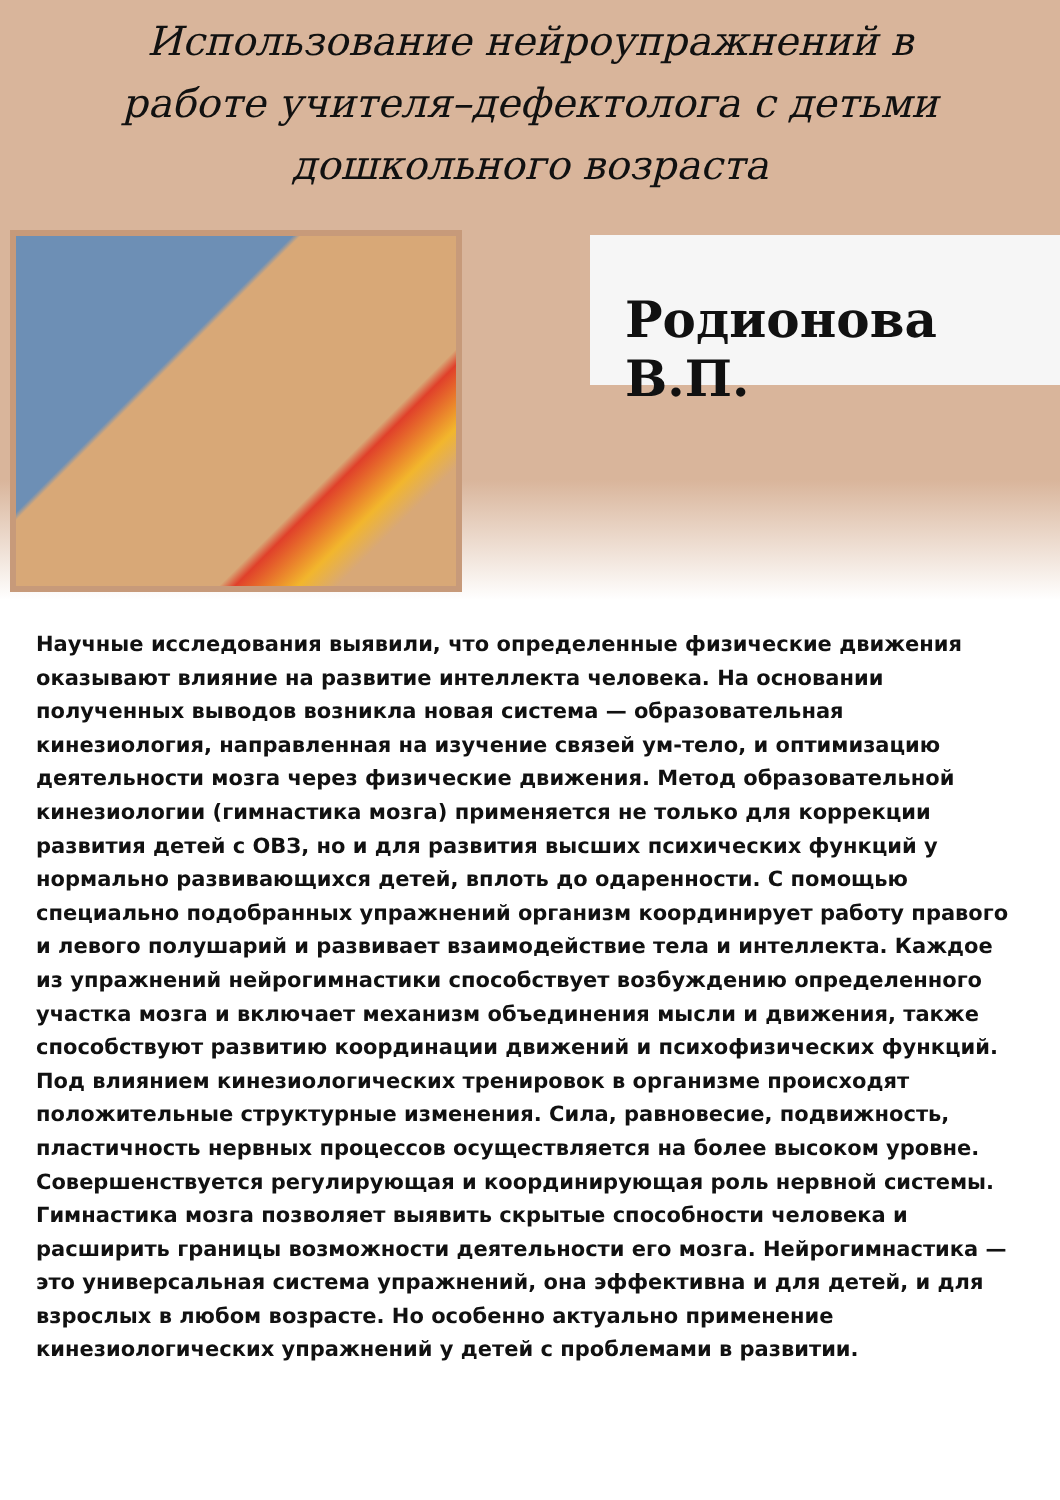Использование нейроупражнений в работе учителя–дефектолога с детьми дошкольного возраста
Родионова В.П.
Научные исследования выявили, что определенные физические движения оказывают влияние на развитие интеллекта человека. На основании полученных выводов возникла новая система — образовательная кинезиология, направленная на изучение связей ум-тело, и оптимизацию деятельности мозга через физические движения. Метод образовательной кинезиологии (гимнастика мозга) применяется не только для коррекции развития детей с ОВЗ, но и для развития высших психических функций у нормально развивающихся детей, вплоть до одаренности. С помощью специально подобранных упражнений организм координирует работу правого и левого полушарий и развивает взаимодействие тела и интеллекта. Каждое из упражнений нейрогимнастики способствует возбуждению определенного участка мозга и включает механизм объединения мысли и движения, также способствуют развитию координации движений и психофизических функций. Под влиянием кинезиологических тренировок в организме происходят положительные структурные изменения. Сила, равновесие, подвижность, пластичность нервных процессов осуществляется на более высоком уровне. Совершенствуется регулирующая и координирующая роль нервной системы. Гимнастика мозга позволяет выявить скрытые способности человека и расширить границы возможности деятельности его мозга. Нейрогимнастика — это универсальная система упражнений, она эффективна и для детей, и для взрослых в любом возрасте. Но особенно актуально применение кинезиологических упражнений у детей с проблемами в развитии.